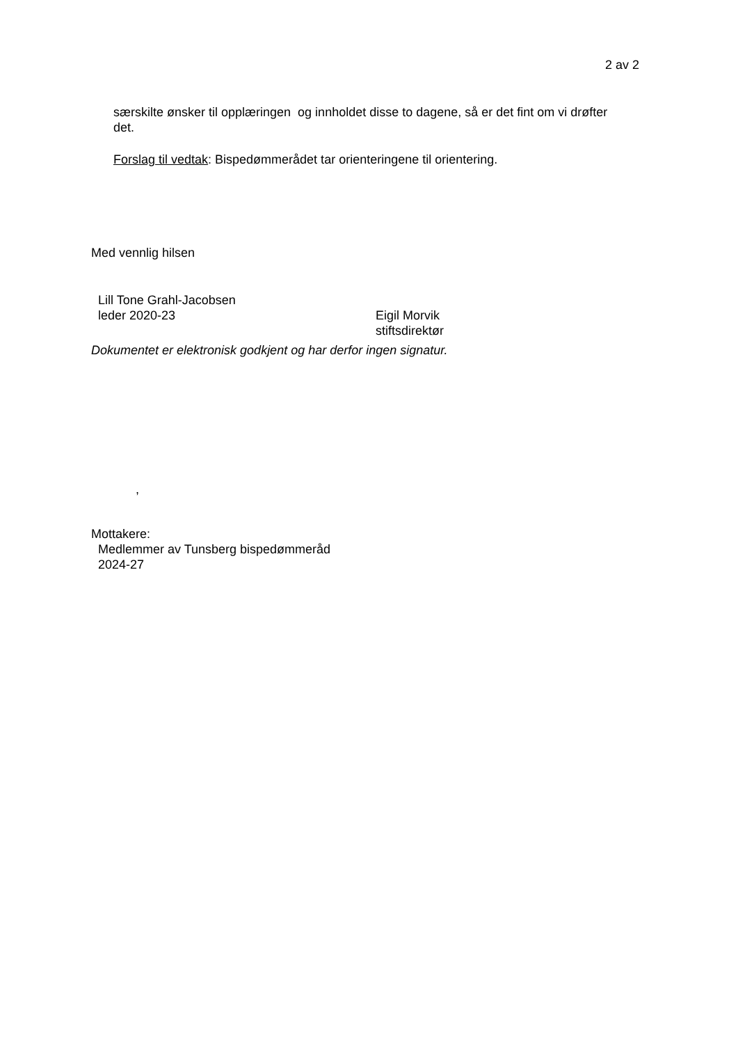2 av 2
særskilte ønsker til opplæringen og innholdet disse to dagene, så er det fint om vi drøfter det.
Forslag til vedtak: Bispedømmerådet tar orienteringene til orientering.
Med vennlig hilsen
Lill Tone Grahl-Jacobsen
leder 2020-23
Eigil Morvik
stiftsdirektør
Dokumentet er elektronisk godkjent og har derfor ingen signatur.
,
Mottakere:
Medlemmer av Tunsberg bispedømmeråd
2024-27